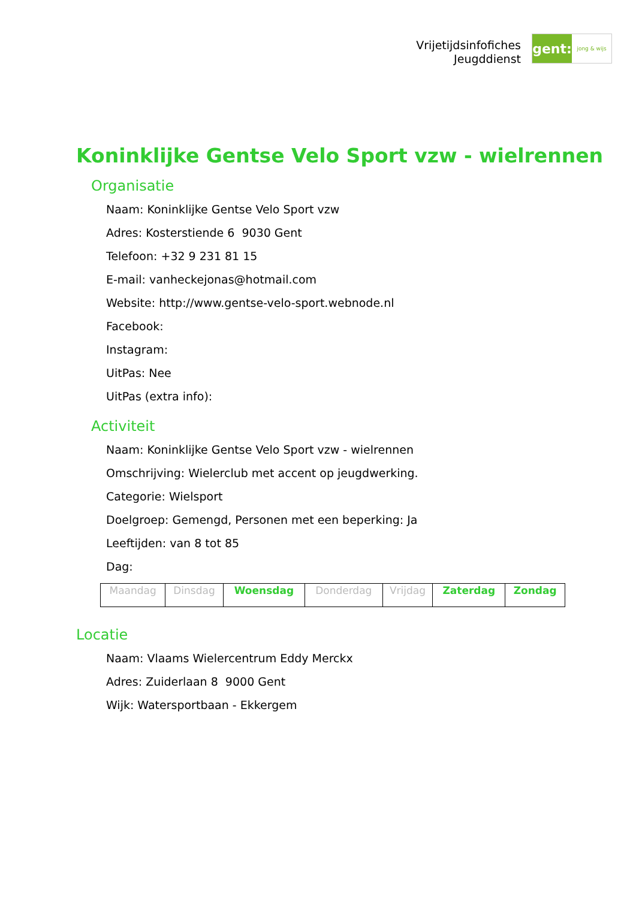Vrijetijdsinfofiches
Jeugddienst
gent:
jong & wijs
Koninklijke Gentse Velo Sport vzw - wielrennen
Organisatie
Naam: Koninklijke Gentse Velo Sport vzw
Adres: Kosterstiende 6 9030 Gent
Telefoon: +32 9 231 81 15
E-mail: vanheckejonas@hotmail.com
Website: http://www.gentse-velo-sport.webnode.nl
Facebook:
Instagram:
UitPas: Nee
UitPas (extra info):
Activiteit
Naam: Koninklijke Gentse Velo Sport vzw - wielrennen
Omschrijving: Wielerclub met accent op jeugdwerking.
Categorie: Wielsport
Doelgroep: Gemengd, Personen met een beperking: Ja
Leeftijden: van 8 tot 85
Dag:
| Maandag | Dinsdag | Woensdag | Donderdag | Vrijdag | Zaterdag | Zondag |
Locatie
Naam: Vlaams Wielercentrum Eddy Merckx
Adres: Zuiderlaan 8 9000 Gent
Wijk: Watersportbaan - Ekkergem